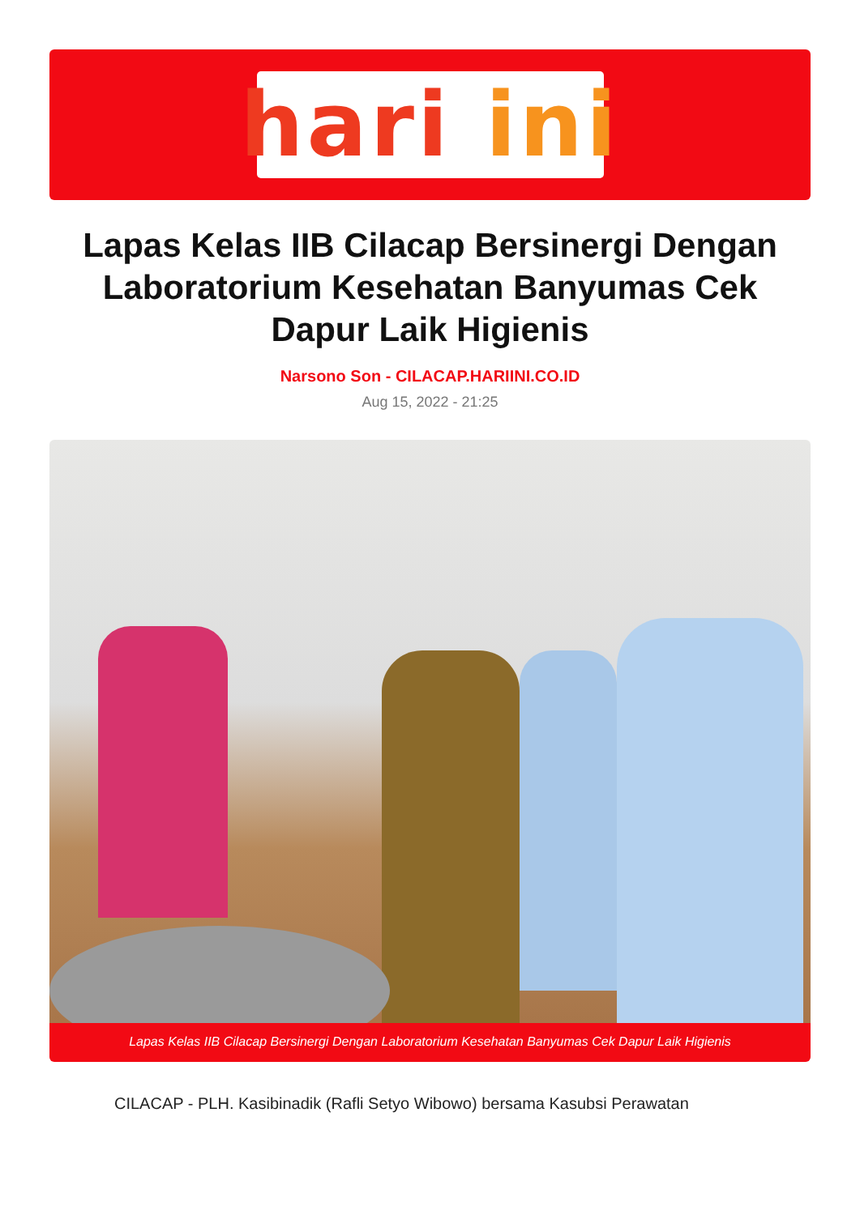hari ini
Lapas Kelas IIB Cilacap Bersinergi Dengan Laboratorium Kesehatan Banyumas Cek Dapur Laik Higienis
Narsono Son - CILACAP.HARIINI.CO.ID
Aug 15, 2022 - 21:25
Lapas Kelas IIB Cilacap Bersinergi Dengan Laboratorium Kesehatan Banyumas Cek Dapur Laik Higienis
CILACAP - PLH. Kasibinadik (Rafli Setyo Wibowo) bersama Kasubsi Perawatan